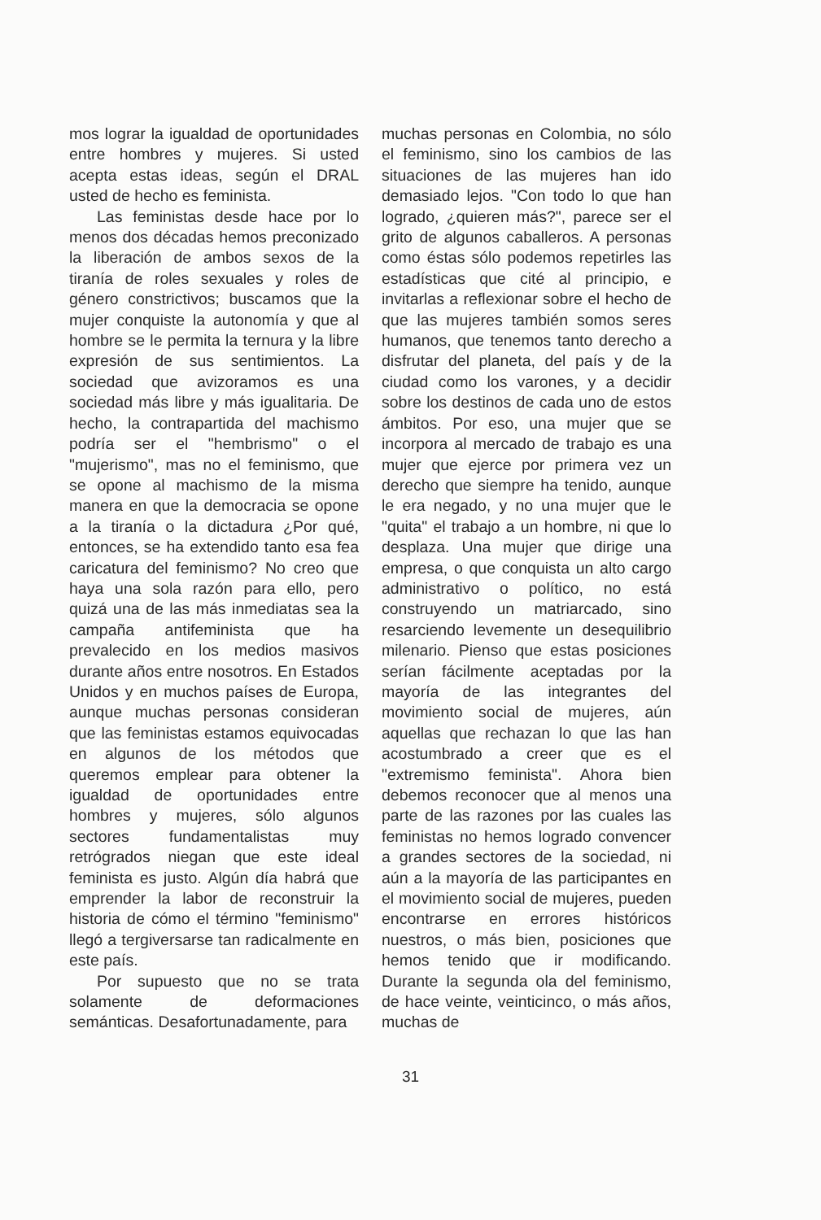mos lograr la igualdad de oportunidades entre hombres y mujeres. Si usted acepta estas ideas, según el DRAL usted de hecho es feminista.
Las feministas desde hace por lo menos dos décadas hemos preconizado la liberación de ambos sexos de la tiranía de roles sexuales y roles de género constrictivos; buscamos que la mujer conquiste la autonomía y que al hombre se le permita la ternura y la libre expresión de sus sentimientos. La sociedad que avizoramos es una sociedad más libre y más igualitaria. De hecho, la contrapartida del machismo podría ser el "hembrismo" o el "mujerismo", mas no el feminismo, que se opone al machismo de la misma manera en que la democracia se opone a la tiranía o la dictadura ¿Por qué, entonces, se ha extendido tanto esa fea caricatura del feminismo? No creo que haya una sola razón para ello, pero quizá una de las más inmediatas sea la campaña antifeminista que ha prevalecido en los medios masivos durante años entre nosotros. En Estados Unidos y en muchos países de Europa, aunque muchas personas consideran que las feministas estamos equivocadas en algunos de los métodos que queremos emplear para obtener la igualdad de oportunidades entre hombres y mujeres, sólo algunos sectores fundamentalistas muy retrógrados niegan que este ideal feminista es justo. Algún día habrá que emprender la labor de reconstruir la historia de cómo el término "feminismo" llegó a tergiversarse tan radicalmente en este país.
Por supuesto que no se trata solamente de deformaciones semánticas. Desafortunadamente, para
muchas personas en Colombia, no sólo el feminismo, sino los cambios de las situaciones de las mujeres han ido demasiado lejos. "Con todo lo que han logrado, ¿quieren más?", parece ser el grito de algunos caballeros. A personas como éstas sólo podemos repetirles las estadísticas que cité al principio, e invitarlas a reflexionar sobre el hecho de que las mujeres también somos seres humanos, que tenemos tanto derecho a disfrutar del planeta, del país y de la ciudad como los varones, y a decidir sobre los destinos de cada uno de estos ámbitos. Por eso, una mujer que se incorpora al mercado de trabajo es una mujer que ejerce por primera vez un derecho que siempre ha tenido, aunque le era negado, y no una mujer que le "quita" el trabajo a un hombre, ni que lo desplaza. Una mujer que dirige una empresa, o que conquista un alto cargo administrativo o político, no está construyendo un matriarcado, sino resarciendo levemente un desequilibrio milenario. Pienso que estas posiciones serían fácilmente aceptadas por la mayoría de las integrantes del movimiento social de mujeres, aún aquellas que rechazan lo que las han acostumbrado a creer que es el "extremismo feminista". Ahora bien debemos reconocer que al menos una parte de las razones por las cuales las feministas no hemos logrado convencer a grandes sectores de la sociedad, ni aún a la mayoría de las participantes en el movimiento social de mujeres, pueden encontrarse en errores históricos nuestros, o más bien, posiciones que hemos tenido que ir modificando. Durante la segunda ola del feminismo, de hace veinte, veinticinco, o más años, muchas de
31